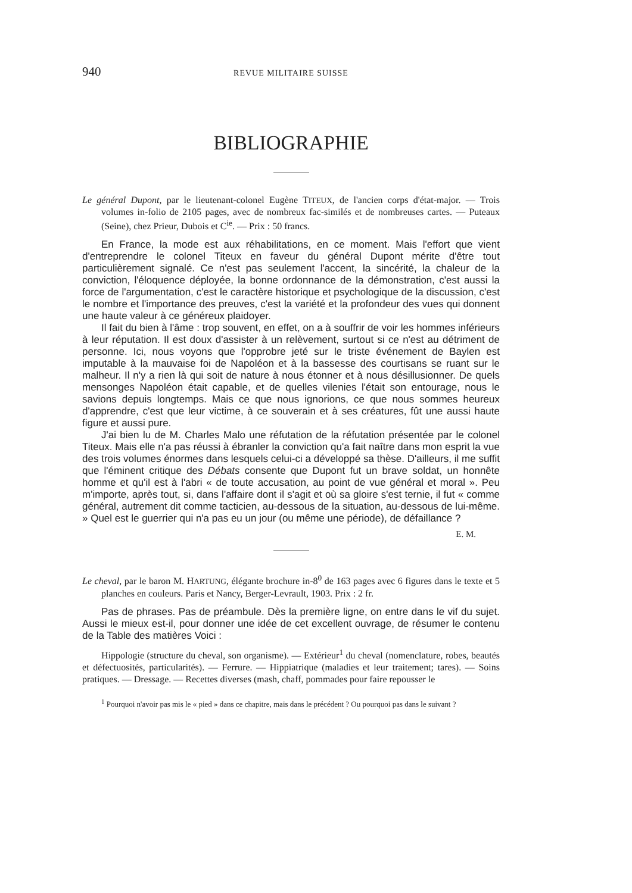940 REVUE MILITAIRE SUISSE
BIBLIOGRAPHIE
Le général Dupont, par le lieutenant-colonel Eugène TITEUX, de l'ancien corps d'état-major. — Trois volumes in-folio de 2105 pages, avec de nombreux fac-similés et de nombreuses cartes. — Puteaux (Seine), chez Prieur, Dubois et C<sup>ie</sup>. — Prix : 50 francs.
En France, la mode est aux réhabilitations, en ce moment. Mais l'effort que vient d'entreprendre le colonel Titeux en faveur du général Dupont mérite d'être tout particulièrement signalé. Ce n'est pas seulement l'accent, la sincérité, la chaleur de la conviction, l'éloquence déployée, la bonne ordonnance de la démonstration, c'est aussi la force de l'argumentation, c'est le caractère historique et psychologique de la discussion, c'est le nombre et l'importance des preuves, c'est la variété et la profondeur des vues qui donnent une haute valeur à ce généreux plaidoyer.
Il fait du bien à l'âme : trop souvent, en effet, on a à souffrir de voir les hommes inférieurs à leur réputation. Il est doux d'assister à un relèvement, surtout si ce n'est au détriment de personne. Ici, nous voyons que l'opprobre jeté sur le triste événement de Baylen est imputable à la mauvaise foi de Napoléon et à la bassesse des courtisans se ruant sur le malheur. Il n'y a rien là qui soit de nature à nous étonner et à nous désillusionner. De quels mensonges Napoléon était capable, et de quelles vilenies l'était son entourage, nous le savions depuis longtemps. Mais ce que nous ignorions, ce que nous sommes heureux d'apprendre, c'est que leur victime, à ce souverain et à ses créatures, fût une aussi haute figure et aussi pure.
J'ai bien lu de M. Charles Malo une réfutation de la réfutation présentée par le colonel Titeux. Mais elle n'a pas réussi à ébranler la conviction qu'a fait naître dans mon esprit la vue des trois volumes énormes dans lesquels celui-ci a développé sa thèse. D'ailleurs, il me suffit que l'éminent critique des Débats consente que Dupont fut un brave soldat, un honnête homme et qu'il est à l'abri « de toute accusation, au point de vue général et moral ». Peu m'importe, après tout, si, dans l'affaire dont il s'agit et où sa gloire s'est ternie, il fut « comme général, autrement dit comme tacticien, au-dessous de la situation, au-dessous de lui-même. » Quel est le guerrier qui n'a pas eu un jour (ou même une période), de défaillance ?
E. M.
Le cheval, par le baron M. HARTUNG, élégante brochure in-8<sup>0</sup> de 163 pages avec 6 figures dans le texte et 5 planches en couleurs. Paris et Nancy, Berger-Levrault, 1903. Prix : 2 fr.
Pas de phrases. Pas de préambule. Dès la première ligne, on entre dans le vif du sujet. Aussi le mieux est-il, pour donner une idée de cet excellent ouvrage, de résumer le contenu de la Table des matières Voici :
Hippologie (structure du cheval, son organisme). — Extérieur<sup>1</sup> du cheval (nomenclature, robes, beautés et défectuosités, particularités). — Ferrure. — Hippiatrique (maladies et leur traitement; tares). — Soins pratiques. — Dressage. — Recettes diverses (mash, chaff, pommades pour faire repousser le
<sup>1</sup> Pourquoi n'avoir pas mis le « pied » dans ce chapitre, mais dans le précédent ? Ou pourquoi pas dans le suivant ?